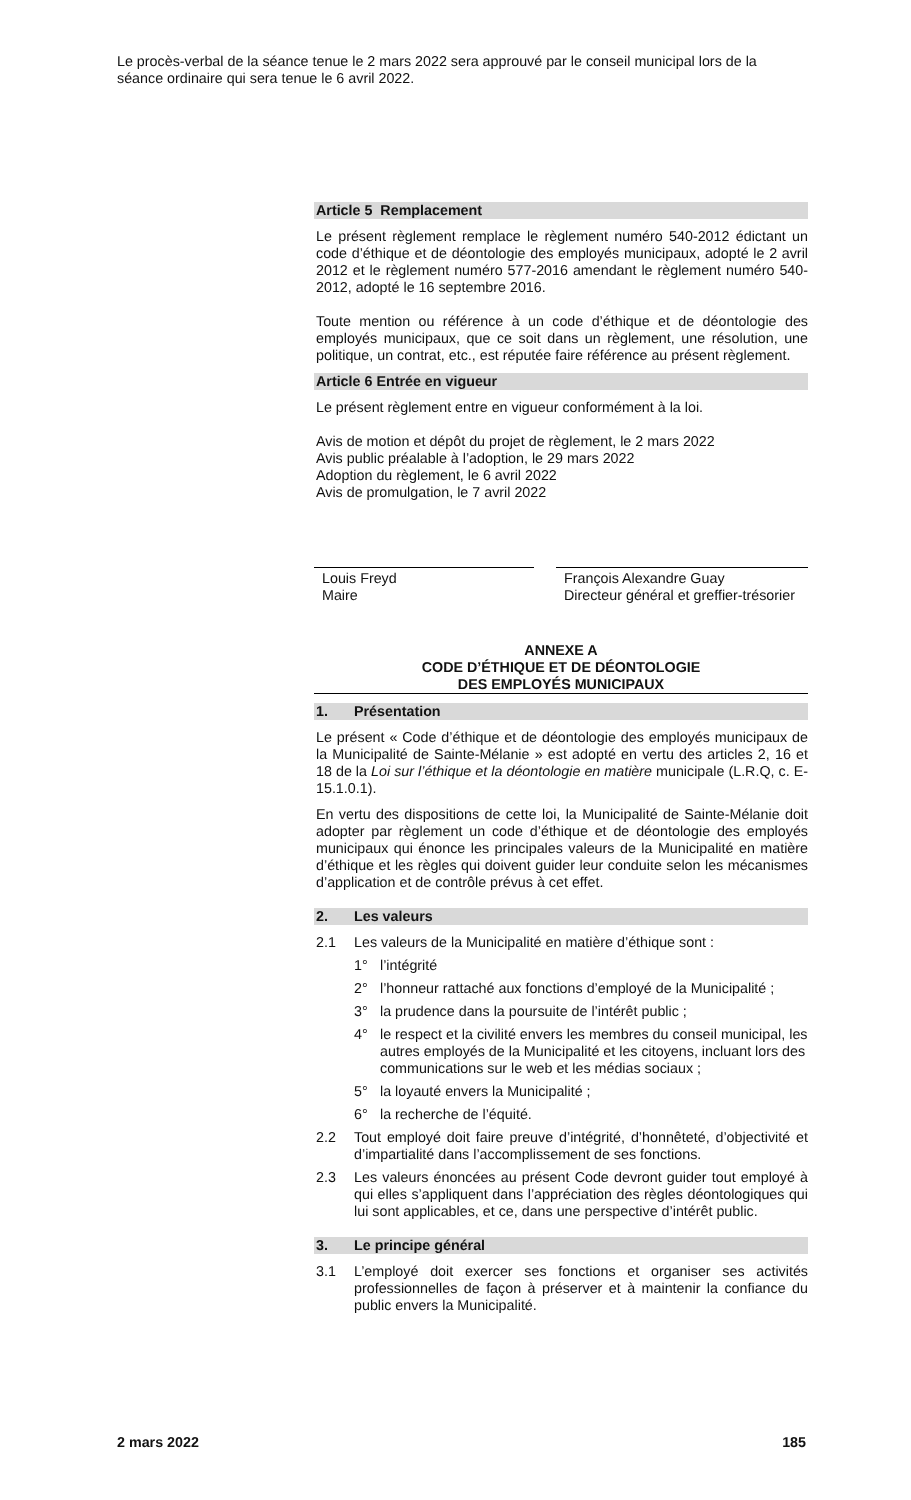Le procès-verbal de la séance tenue le 2 mars 2022 sera approuvé par le conseil municipal lors de la séance ordinaire qui sera tenue le 6 avril 2022.
Article 5 Remplacement
Le présent règlement remplace le règlement numéro 540-2012 édictant un code d’éthique et de déontologie des employés municipaux, adopté le 2 avril 2012 et le règlement numéro 577-2016 amendant le règlement numéro 540-2012, adopté le 16 septembre 2016.
Toute mention ou référence à un code d’éthique et de déontologie des employés municipaux, que ce soit dans un règlement, une résolution, une politique, un contrat, etc., est réputée faire référence au présent règlement.
Article 6 Entrée en vigueur
Le présent règlement entre en vigueur conformément à la loi.
Avis de motion et dépôt du projet de règlement, le 2 mars 2022
Avis public préalable à l’adoption, le 29 mars 2022
Adoption du règlement, le 6 avril 2022
Avis de promulgation, le 7 avril 2022
Louis Freyd
Maire
François Alexandre Guay
Directeur général et greffier-trésorier
ANNEXE A
CODE D’ÉTHIQUE ET DE DÉONTOLOGIE
DES EMPLOYÉS MUNICIPAUX
1. Présentation
Le présent « Code d’éthique et de déontologie des employés municipaux de la Municipalité de Sainte-Mélanie » est adopté en vertu des articles 2, 16 et 18 de la Loi sur l’éthique et la déontologie en matière municipale (L.R.Q, c. E-15.1.0.1).
En vertu des dispositions de cette loi, la Municipalité de Sainte-Mélanie doit adopter par règlement un code d’éthique et de déontologie des employés municipaux qui énonce les principales valeurs de la Municipalité en matière d’éthique et les règles qui doivent guider leur conduite selon les mécanismes d’application et de contrôle prévus à cet effet.
2. Les valeurs
2.1 Les valeurs de la Municipalité en matière d’éthique sont :
1° l’intégrité
2° l’honneur rattaché aux fonctions d’employé de la Municipalité ;
3° la prudence dans la poursuite de l’intérêt public ;
4° le respect et la civilité envers les membres du conseil municipal, les autres employés de la Municipalité et les citoyens, incluant lors des communications sur le web et les médias sociaux ;
5° la loyauté envers la Municipalité ;
6° la recherche de l’équité.
2.2 Tout employé doit faire preuve d’intégrité, d’honnêteté, d’objectivité et d’impartialité dans l’accomplissement de ses fonctions.
2.3 Les valeurs énoncées au présent Code devront guider tout employé à qui elles s’appliquent dans l’appréciation des règles déontologiques qui lui sont applicables, et ce, dans une perspective d’intérêt public.
3. Le principe général
3.1 L’employé doit exercer ses fonctions et organiser ses activités professionnelles de façon à préserver et à maintenir la confiance du public envers la Municipalité.
2 mars 2022 185